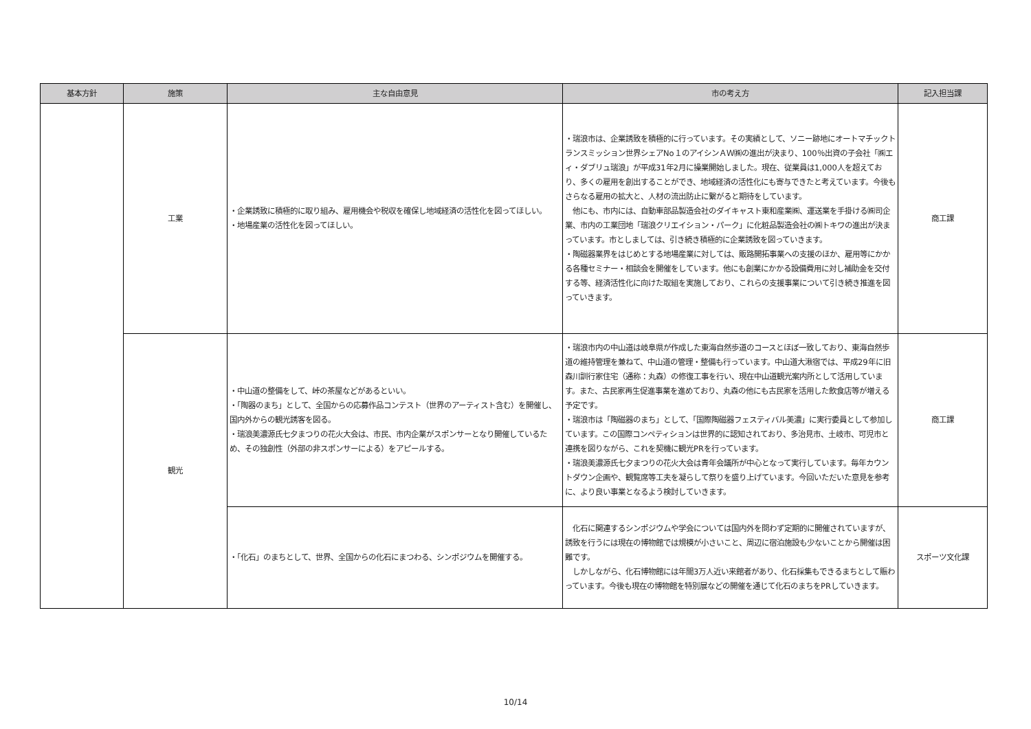| 基本方針 | 施策 | 主な自由意見 | 市の考え方 | 記入担当課 |
| --- | --- | --- | --- | --- |
| | 工業 | ・企業誘致に積極的に取り組み、雇用機会や税収を確保し地域経済の活性化を図ってほしい。 ・地場産業の活性化を図ってほしい。 | ・瑞浪市は、企業誘致を積極的に行っています。その実績として、ソニー跡地にオートマチックトランスミッション世界シェアNo１のアイシンＡＷ㈱の進出が決まり、100％出資の子会社「㈱エィ・ダブリュ瑞浪」が平成31年2月に操業開始しました。現在、従業員は1,000人を超えており、多くの雇用を創出することができ、地域経済の活性化にも寄与できたと考えています。今後もさらなる雇用の拡大と、人材の流出防止に繋がると期待をしています。 他にも、市内には、自動車部品製造会社のダイキャスト東和産業㈱、運送業を手掛ける㈱司企業、市内の工業団地「瑞浪クリエイション・パーク」に化粧品製造会社の㈱トキワの進出が決まっています。市としましては、引き続き積極的に企業誘致を図っていきます。 ・陶磁器業界をはじめとする地場産業に対しては、販路開拓事業への支援のほか、雇用等にかかる各種セミナー・相談会を開催をしています。他にも創業にかかる設備費用に対し補助金を交付する等、経済活性化に向けた取組を実施しており、これらの支援事業について引き続き推進を図っていきます。 | 商工課 |
| | 観光 | ・中山道の整備をして、峠の茶屋などがあるといい。 ・「陶器のまち」として、全国からの応募作品コンテスト（世界のアーティスト含む）を開催し、国内外からの観光誘客を図る。 ・瑞浪美濃源氏七夕まつりの花火大会は、市民、市内企業がスポンサーとなり開催しているため、その独創性（外部の非スポンサーによる）をアピールする。 | ・瑞浪市内の中山道は岐阜県が作成した東海自然歩道のコースとほぼ一致しており、東海自然歩道の維持管理を兼ねて、中山道の管理・整備も行っています。中山道大湫宿では、平成29年に旧森川訓行家住宅（通称：丸森）の修復工事を行い、現在中山道観光案内所として活用しています。また、古民家再生促進事業を進めており、丸森の他にも古民家を活用した飲食店等が増える予定です。 ・瑞浪市は「陶磁器のまち」として、「国際陶磁器フェスティバル美濃」に実行委員として参加しています。この国際コンペティションは世界的に認知されており、多治見市、土岐市、可児市と連携を図りながら、これを契機に観光PRを行っています。 ・瑞浪美濃源氏七夕まつりの花火大会は青年会議所が中心となって実行しています。毎年カウントダウン企画や、観覧席等工夫を凝らして祭りを盛り上げています。今回いただいた意見を参考に、より良い事業となるよう検討していきます。 | 商工課 |
| | | ・「化石」のまちとして、世界、全国からの化石にまつわる、シンポジウムを開催する。 | 化石に関連するシンポジウムや学会については国内外を問わず定期的に開催されていますが、誘致を行うには現在の博物館では規模が小さいこと、周辺に宿泊施設も少ないことから開催は困難です。 しかしながら、化石博物館には年間3万人近い来館者があり、化石採集もできるまちとして賑わっています。今後も現在の博物館を特別展などの開催を通じて化石のまちをPRしていきます。 | スポーツ文化課 |
10/14